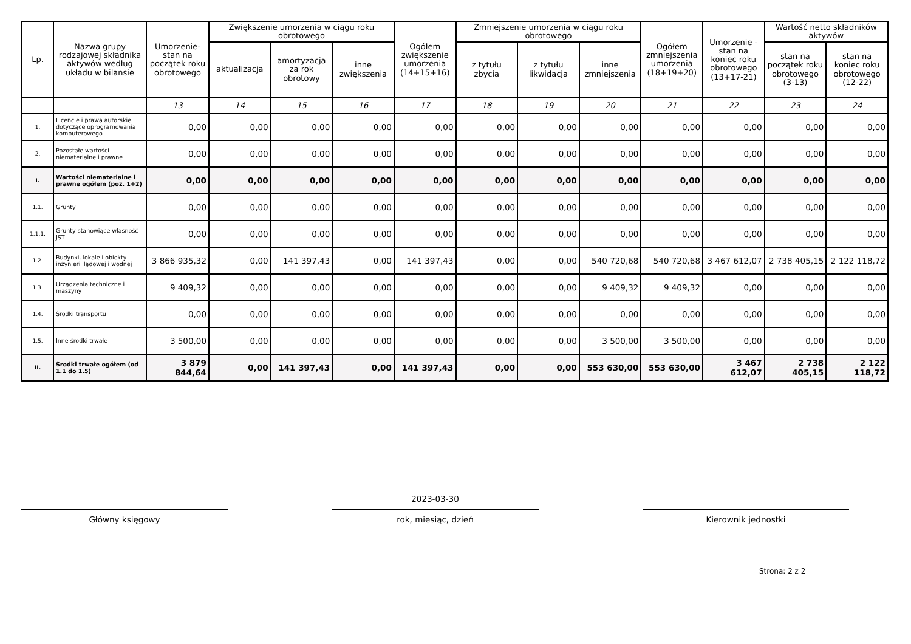| Lp. | Nazwa grupy rodzajowej składnika aktywów według układu w bilansie | Umorzenie- stan na początek roku obrotowego | Zwiększenie umorzenia w ciągu roku obrotowego | | | Ogółem zwiększenie umorzenia (14+15+16) | Zmniejszenie umorzenia w ciągu roku obrotowego | | | Ogółem zmniejszenia umorzenia (18+19+20) | Umorzenie - stan na koniec roku obrotowego (13+17-21) | Wartość netto składników aktywów | |
| --- | --- | --- | --- | --- | --- | --- | --- | --- | --- | --- | --- | --- | --- |
| | | | aktualizacja | amortyzacja za rok obrotowy | inne zwiększenia | | z tytułu zbycia | z tytułu likwidacja | inne zmniejszenia | | | stan na początek roku obrotowego (3-13) | stan na koniec roku obrotowego (12-22) |
| | | 13 | 14 | 15 | 16 | 17 | 18 | 19 | 20 | 21 | 22 | 23 | 24 |
| 1. | Licencje i prawa autorskie dotyczące oprogramowania komputerowego | 0,00 | 0,00 | 0,00 | 0,00 | 0,00 | 0,00 | 0,00 | 0,00 | 0,00 | 0,00 | 0,00 | 0,00 |
| 2. | Pozostałe wartości niematerialne i prawne | 0,00 | 0,00 | 0,00 | 0,00 | 0,00 | 0,00 | 0,00 | 0,00 | 0,00 | 0,00 | 0,00 | 0,00 |
| I. | Wartości niematerialne i prawne ogółem (poz. 1+2) | 0,00 | 0,00 | 0,00 | 0,00 | 0,00 | 0,00 | 0,00 | 0,00 | 0,00 | 0,00 | 0,00 | 0,00 |
| 1.1. | Grunty | 0,00 | 0,00 | 0,00 | 0,00 | 0,00 | 0,00 | 0,00 | 0,00 | 0,00 | 0,00 | 0,00 | 0,00 |
| 1.1.1. | Grunty stanowiące własność JST | 0,00 | 0,00 | 0,00 | 0,00 | 0,00 | 0,00 | 0,00 | 0,00 | 0,00 | 0,00 | 0,00 | 0,00 |
| 1.2. | Budynki, lokale i obiekty inżynierii lądowej i wodnej | 3 866 935,32 | 0,00 | 141 397,43 | 0,00 | 141 397,43 | 0,00 | 0,00 | 540 720,68 | 540 720,68 | 3 467 612,07 | 2 738 405,15 | 2 122 118,72 |
| 1.3. | Urządzenia techniczne i maszyny | 9 409,32 | 0,00 | 0,00 | 0,00 | 0,00 | 0,00 | 0,00 | 9 409,32 | 9 409,32 | 0,00 | 0,00 | 0,00 |
| 1.4. | Środki transportu | 0,00 | 0,00 | 0,00 | 0,00 | 0,00 | 0,00 | 0,00 | 0,00 | 0,00 | 0,00 | 0,00 | 0,00 |
| 1.5. | Inne środki trwałe | 3 500,00 | 0,00 | 0,00 | 0,00 | 0,00 | 0,00 | 0,00 | 3 500,00 | 3 500,00 | 0,00 | 0,00 | 0,00 |
| II. | Środki trwałe ogółem (od 1.1 do 1.5) | 3 879 844,64 | 0,00 | 141 397,43 | 0,00 | 141 397,43 | 0,00 | 0,00 | 553 630,00 | 553 630,00 | 3 467 612,07 | 2 738 405,15 | 2 122 118,72 |
Główny księgowy
2023-03-30
rok, miesiąc, dzień
Kierownik jednostki
Strona: 2 z 2